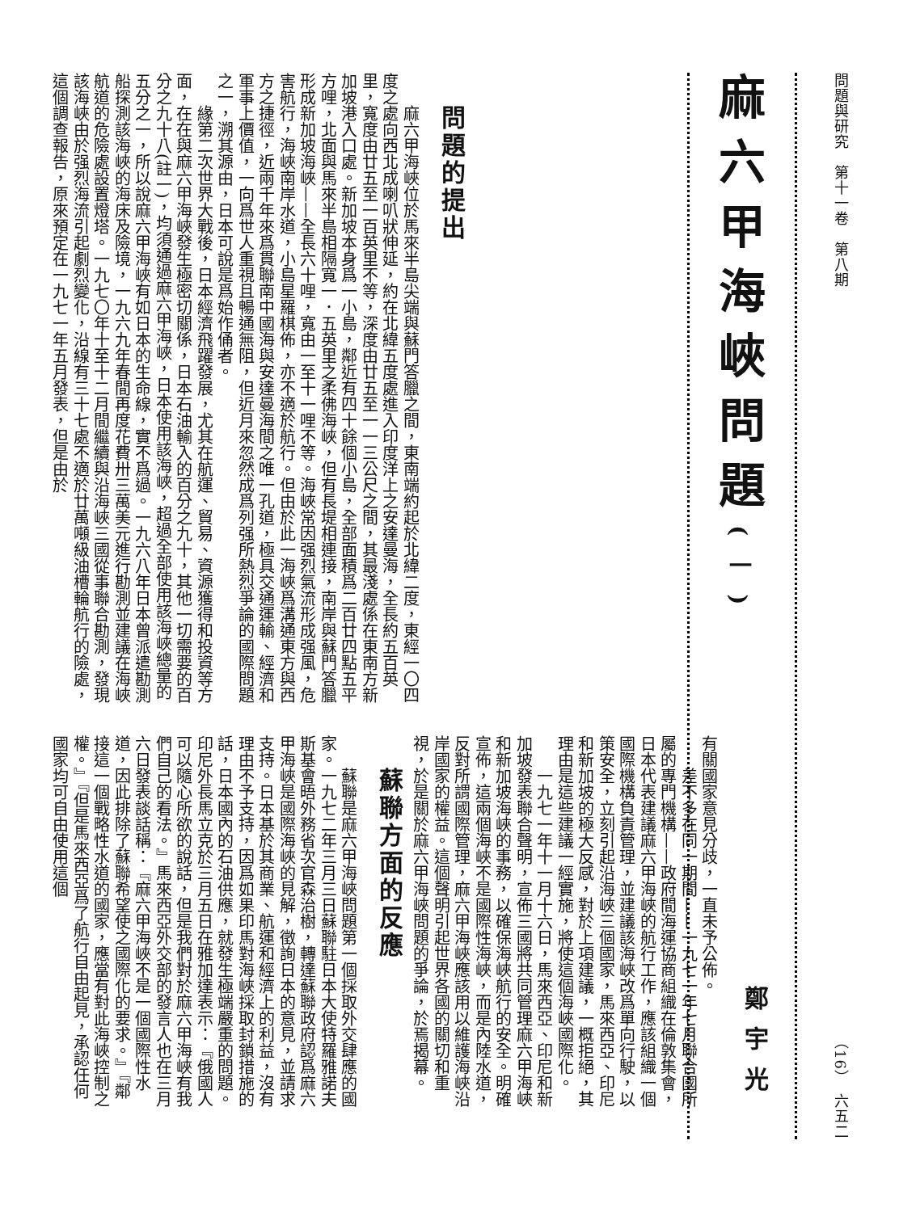問題與研究　第十一卷　第八期
（16）　六五二
麻六甲海峽問題(一)
鄭宇光
問題的提出
麻六甲海峽位於馬來半島尖端與蘇門答臘之間，東南端約起於北緯二度，東經一〇四度之處向西北成喇叭狀伸延，約在北緯五度處進入印度洋上之安達曼海，全長約五百英里，寬度由廿五至一百英里不等，深度由廿五至一一三公尺之間，其最淺處係在東南方新加坡港入口處。新加坡本身爲一小島，鄰近有四十餘個小島，全部面積爲二百廿四點五平方哩，北面與馬來半島相隔寬一．五英里之柔佛海峽，但有長堤相連接，南岸與蘇門答臘形成新加坡海峽——全長六十哩，寬由一至十一哩不等。海峽常因强烈氣流形成强風，危害航行，海峽南岸水道，小島星羅棋佈，亦不適於航行。但由於此一海峽爲溝通東方與西方之捷徑，近兩千年來爲貫聯南中國海與安達曼海間之唯一孔道，極具交通運輸、經濟和軍事上價值，一向爲世人重視且暢通無阻，但近月來忽然成爲列强所熱烈爭論的國際問題之一，溯其源由，日本可說是爲始作俑者。
緣第二次世界大戰後，日本經濟飛躍發展，尤其在航運、貿易、資源獲得和投資等方面，在在與麻六甲海峽發生極密切關係，日本石油輸入的百分之九十，其他一切需要的百分之九十八(註一)，均須通過麻六甲海峽，日本使用該海峽，超過全部使用該海峽總量的五分之一，所以說麻六甲海峽有如日本的生命線，實不爲過。一九六八年日本曾派遣勘測船探測該海峽的海床及險境，一九六九年春間再度花費卅三萬美元進行勘測並建議在海峽航道的危險處設置燈塔。一九七〇年十至十二月間繼續與沿海峽三國從事聯合勘測，發現該海峽由於强烈海流引起劇烈變化，沿線有三十七處不適於廿萬噸級油槽輪航行的險處，這個調查報告，原來預定在一九七一年五月發表，但是由於
有關國家意見分歧，一直未予公佈。
差不多在同一期間——一九七一年七月聯合國所屬的專門機構——政府間海運協商組織在倫敦集會，日本代表建議麻六甲海峽的航行工作，應該組織一個國際機構負責管理，並建議該海峽改爲單向行駛，以策安全，立刻引起沿海峽三個國家，馬來西亞、印尼和新加坡的極大反感，對於上項建議，一概拒絕，其理由是這些建議一經實施，將使這個海峽國際化。
一九七一年十一月十六日，馬來西亞、印尼和新加坡發表聯合聲明，宣佈三國將共同管理麻六甲海峽和新加坡海峽的事務，以確保海峽航行的安全。明確宣佈，這兩個海峽不是國際性海峽，而是內陸水道，反對所謂國際管理，麻六甲海峽應該用以維護海峽沿岸國家的權益。這個聲明引起世界各國的關切和重視，於是關於麻六甲海峽問題的爭論，於焉揭幕。
蘇聯方面的反應
蘇聯是麻六甲海峽問題第一個採取外交肆應的國家。一九七二年三月三日蘇聯駐日本大使特羅雅諾夫斯基會晤外務省次官森治樹，轉達蘇聯政府認爲麻六甲海峽是國際海峽的見解，徵詢日本的意見，並請求支持。日本基於其商業、航運和經濟上的利益，沒有理由不予支持，因爲如果印馬對海峽採取封鎖措施的話，日本國內的石油供應，就發生極端嚴重的問題。印尼外長馬立克於三月五日在雅加達表示：『俄國人可以隨心所欲的說話，但是我們對於麻六甲海峽有我們自己的看法。』馬來西亞外交部的發言人也在三月六日發表談話稱：『麻六甲海峽不是一個國際性水道，因此排除了蘇聯希望使之國際化的要求。』『鄰接這一個戰略性水道的國家，應當有對此海峽控制之權。』『但是馬來西亞爲了航行自由起見，承認任何國家均可自由使用這個